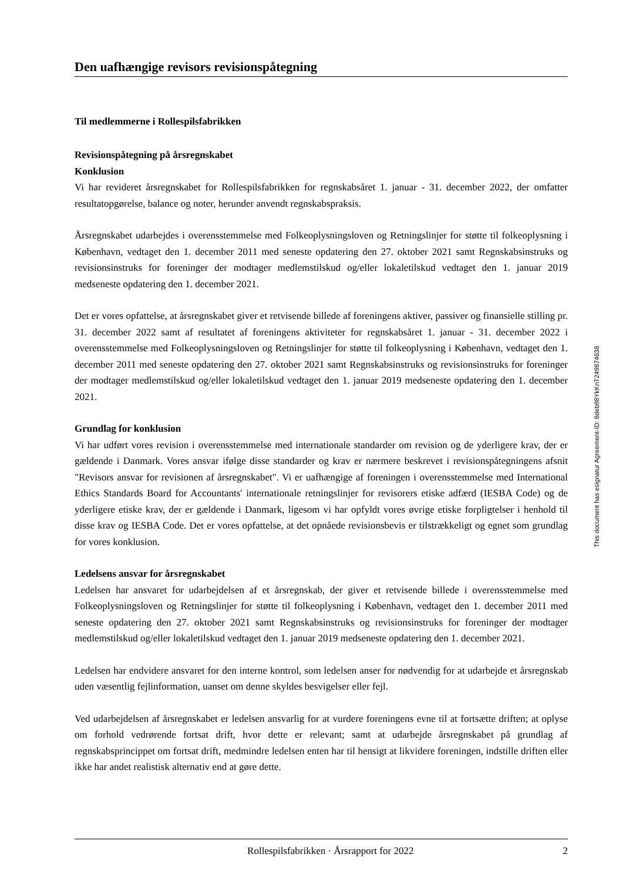Den uafhængige revisors revisionspåtegning
Til medlemmerne i Rollespilsfabrikken
Revisionspåtegning på årsregnskabet
Konklusion
Vi har revideret årsregnskabet for Rollespilsfabrikken for regnskabsåret 1. januar - 31. december 2022, der omfatter resultatopgørelse, balance og noter, herunder anvendt regnskabspraksis.
Årsregnskabet udarbejdes i overensstemmelse med Folkeoplysningsloven og Retningslinjer for støtte til folkeoplysning i København, vedtaget den 1. december 2011 med seneste opdatering den 27. oktober 2021 samt Regnskabsinstruks og revisionsinstruks for foreninger der modtager medlemstilskud og/eller lokaletilskud vedtaget den 1. januar 2019 medseneste opdatering den 1. december 2021.
Det er vores opfattelse, at årsregnskabet giver et retvisende billede af foreningens aktiver, passiver og finansielle stilling pr. 31. december 2022 samt af resultatet af foreningens aktiviteter for regnskabsåret 1. januar - 31. december 2022 i overensstemmelse med Folkeoplysningsloven og Retningslinjer for støtte til folkeoplysning i København, vedtaget den 1. december 2011 med seneste opdatering den 27. oktober 2021 samt Regnskabsinstruks og revisionsinstruks for foreninger der modtager medlemstilskud og/eller lokaletilskud vedtaget den 1. januar 2019 medseneste opdatering den 1. december 2021.
Grundlag for konklusion
Vi har udført vores revision i overensstemmelse med internationale standarder om revision og de yderligere krav, der er gældende i Danmark. Vores ansvar ifølge disse standarder og krav er nærmere beskrevet i revisionspåtegningens afsnit "Revisors ansvar for revisionen af årsregnskabet". Vi er uafhængige af foreningen i overensstemmelse med International Ethics Standards Board for Accountants' internationale retningslinjer for revisorers etiske adfærd (IESBA Code) og de yderligere etiske krav, der er gældende i Danmark, ligesom vi har opfyldt vores øvrige etiske forpligtelser i henhold til disse krav og IESBA Code. Det er vores opfattelse, at det opnåede revisionsbevis er tilstrækkeligt og egnet som grundlag for vores konklusion.
Ledelsens ansvar for årsregnskabet
Ledelsen har ansvaret for udarbejdelsen af et årsregnskab, der giver et retvisende billede i overensstemmelse med Folkeoplysningsloven og Retningslinjer for støtte til folkeoplysning i København, vedtaget den 1. december 2011 med seneste opdatering den 27. oktober 2021 samt Regnskabsinstruks og revisionsinstruks for foreninger der modtager medlemstilskud og/eller lokaletilskud vedtaget den 1. januar 2019 medseneste opdatering den 1. december 2021.
Ledelsen har endvidere ansvaret for den interne kontrol, som ledelsen anser for nødvendig for at udarbejde et årsregnskab uden væsentlig fejlinformation, uanset om denne skyldes besvigelser eller fejl.
Ved udarbejdelsen af årsregnskabet er ledelsen ansvarlig for at vurdere foreningens evne til at fortsætte driften; at oplyse om forhold vedrørende fortsat drift, hvor dette er relevant; samt at udarbejde årsregnskabet på grundlag af regnskabsprincippet om fortsat drift, medmindre ledelsen enten har til hensigt at likvidere foreningen, indstille driften eller ikke har andet realistisk alternativ end at gøre dette.
This document has esignatur Agreement-ID: 8deb98YkKnT249874638
Rollespilsfabrikken · Årsrapport for 2022 2